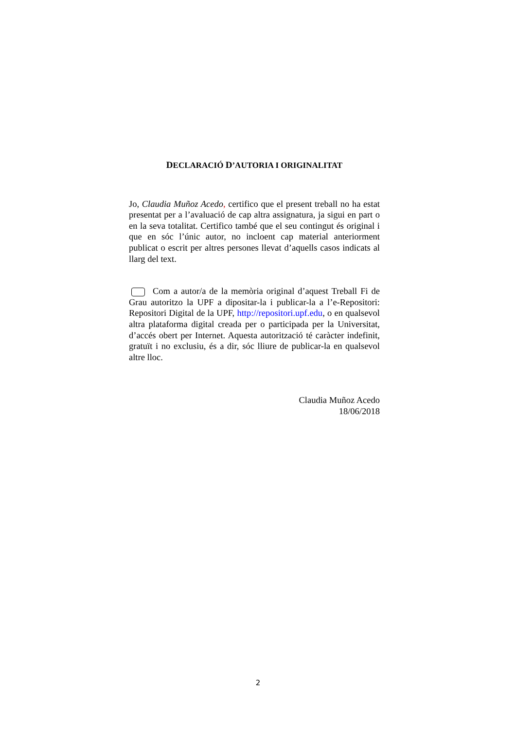DECLARACIÓ D’AUTORIA I ORIGINALITAT
Jo, Claudia Muñoz Acedo, certifico que el present treball no ha estat presentat per a l’avaluació de cap altra assignatura, ja sigui en part o en la seva totalitat. Certifico també que el seu contingut és original i que en sóc l’únic autor, no incloent cap material anteriorment publicat o escrit per altres persones llevat d’aquells casos indicats al llarg del text.
Com a autor/a de la memòria original d’aquest Treball Fi de Grau autoritzo la UPF a dipositar-la i publicar-la a l’e-Repositori: Repositori Digital de la UPF, http://repositori.upf.edu, o en qualsevol altra plataforma digital creada per o participada per la Universitat, d’accés obert per Internet. Aquesta autorització té caràcter indefinit, gratuït i no exclusiu, és a dir, sóc lliure de publicar-la en qualsevol altre lloc.
Claudia Muñoz Acedo
18/06/2018
2